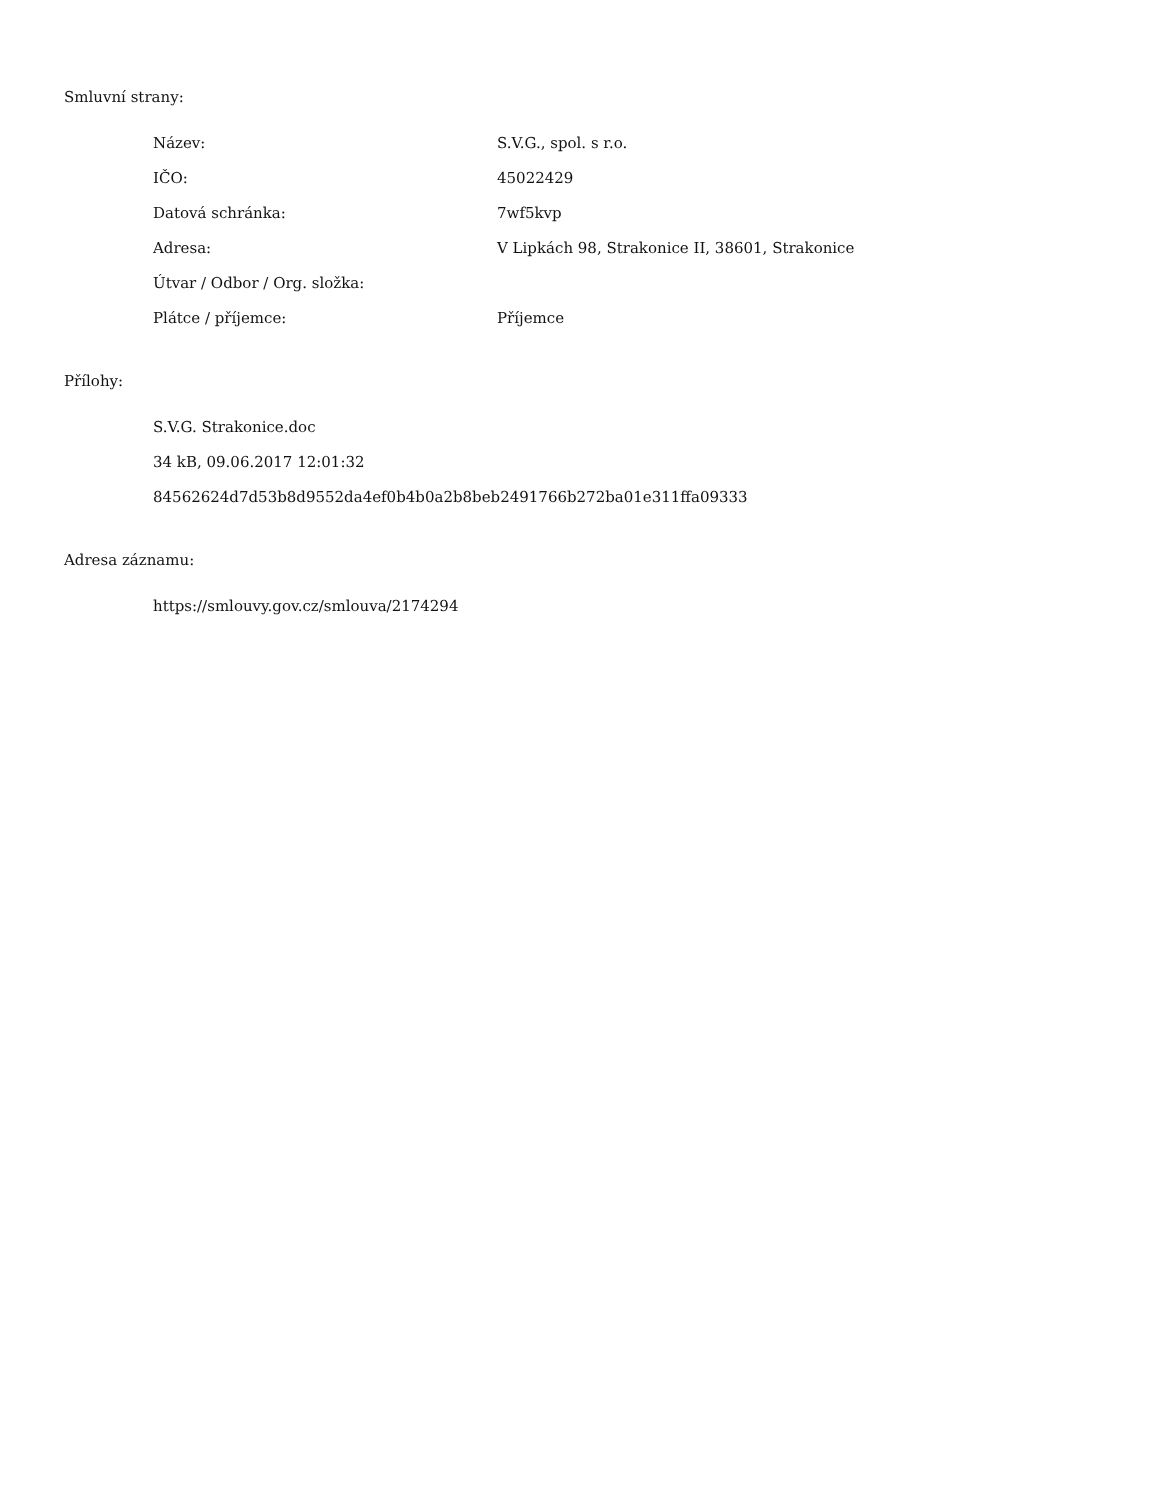Smluvní strany:
| Název: | S.V.G., spol. s r.o. |
| IČO: | 45022429 |
| Datová schránka: | 7wf5kvp |
| Adresa: | V Lipkách 98, Strakonice II, 38601, Strakonice |
| Útvar / Odbor / Org. složka: | |
| Plátce / příjemce: | Příjemce |
Přílohy:
S.V.G. Strakonice.doc
34 kB, 09.06.2017 12:01:32
84562624d7d53b8d9552da4ef0b4b0a2b8beb2491766b272ba01e311ffa09333
Adresa záznamu:
https://smlouvy.gov.cz/smlouva/2174294